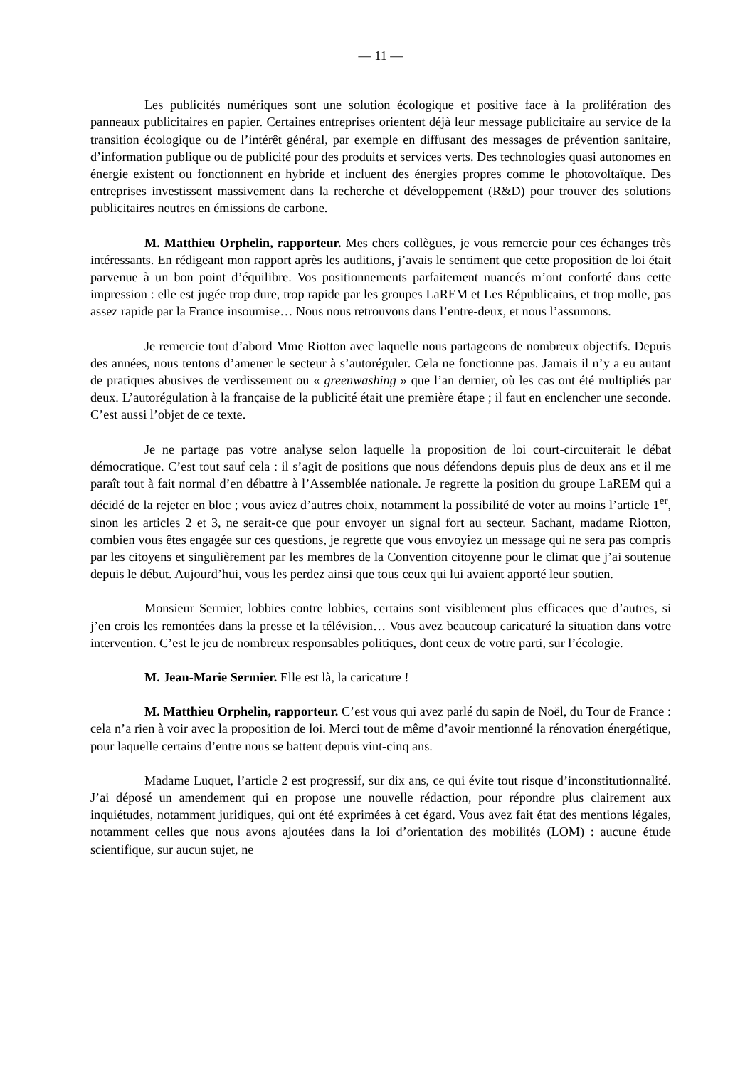— 11 —
Les publicités numériques sont une solution écologique et positive face à la prolifération des panneaux publicitaires en papier. Certaines entreprises orientent déjà leur message publicitaire au service de la transition écologique ou de l’intérêt général, par exemple en diffusant des messages de prévention sanitaire, d’information publique ou de publicité pour des produits et services verts. Des technologies quasi autonomes en énergie existent ou fonctionnent en hybride et incluent des énergies propres comme le photovoltaïque. Des entreprises investissent massivement dans la recherche et développement (R&D) pour trouver des solutions publicitaires neutres en émissions de carbone.
M. Matthieu Orphelin, rapporteur. Mes chers collègues, je vous remercie pour ces échanges très intéressants. En rédigeant mon rapport après les auditions, j’avais le sentiment que cette proposition de loi était parvenue à un bon point d’équilibre. Vos positionnements parfaitement nuancés m’ont conforté dans cette impression : elle est jugée trop dure, trop rapide par les groupes LaREM et Les Républicains, et trop molle, pas assez rapide par la France insoumise… Nous nous retrouvons dans l’entre-deux, et nous l’assumons.
Je remercie tout d’abord Mme Riotton avec laquelle nous partageons de nombreux objectifs. Depuis des années, nous tentons d’amener le secteur à s’autoréguler. Cela ne fonctionne pas. Jamais il n’y a eu autant de pratiques abusives de verdissement ou « greenwashing » que l’an dernier, où les cas ont été multipliés par deux. L’autorégulation à la française de la publicité était une première étape ; il faut en enclencher une seconde. C’est aussi l’objet de ce texte.
Je ne partage pas votre analyse selon laquelle la proposition de loi court-circuiterait le débat démocratique. C’est tout sauf cela : il s’agit de positions que nous défendons depuis plus de deux ans et il me paraît tout à fait normal d’en débattre à l’Assemblée nationale. Je regrette la position du groupe LaREM qui a décidé de la rejeter en bloc ; vous aviez d’autres choix, notamment la possibilité de voter au moins l’article 1<sup>er</sup>, sinon les articles 2 et 3, ne serait-ce que pour envoyer un signal fort au secteur. Sachant, madame Riotton, combien vous êtes engagée sur ces questions, je regrette que vous envoyiez un message qui ne sera pas compris par les citoyens et singulièrement par les membres de la Convention citoyenne pour le climat que j’ai soutenue depuis le début. Aujourd’hui, vous les perdez ainsi que tous ceux qui lui avaient apporté leur soutien.
Monsieur Sermier, lobbies contre lobbies, certains sont visiblement plus efficaces que d’autres, si j’en crois les remontées dans la presse et la télévision… Vous avez beaucoup caricaturé la situation dans votre intervention. C’est le jeu de nombreux responsables politiques, dont ceux de votre parti, sur l’écologie.
M. Jean-Marie Sermier. Elle est là, la caricature !
M. Matthieu Orphelin, rapporteur. C’est vous qui avez parlé du sapin de Noël, du Tour de France : cela n’a rien à voir avec la proposition de loi. Merci tout de même d’avoir mentionné la rénovation énergétique, pour laquelle certains d’entre nous se battent depuis vint-cinq ans.
Madame Luquet, l’article 2 est progressif, sur dix ans, ce qui évite tout risque d’inconstitutionnalité. J’ai déposé un amendement qui en propose une nouvelle rédaction, pour répondre plus clairement aux inquiétudes, notamment juridiques, qui ont été exprimées à cet égard. Vous avez fait état des mentions légales, notamment celles que nous avons ajoutées dans la loi d’orientation des mobilités (LOM) : aucune étude scientifique, sur aucun sujet, ne